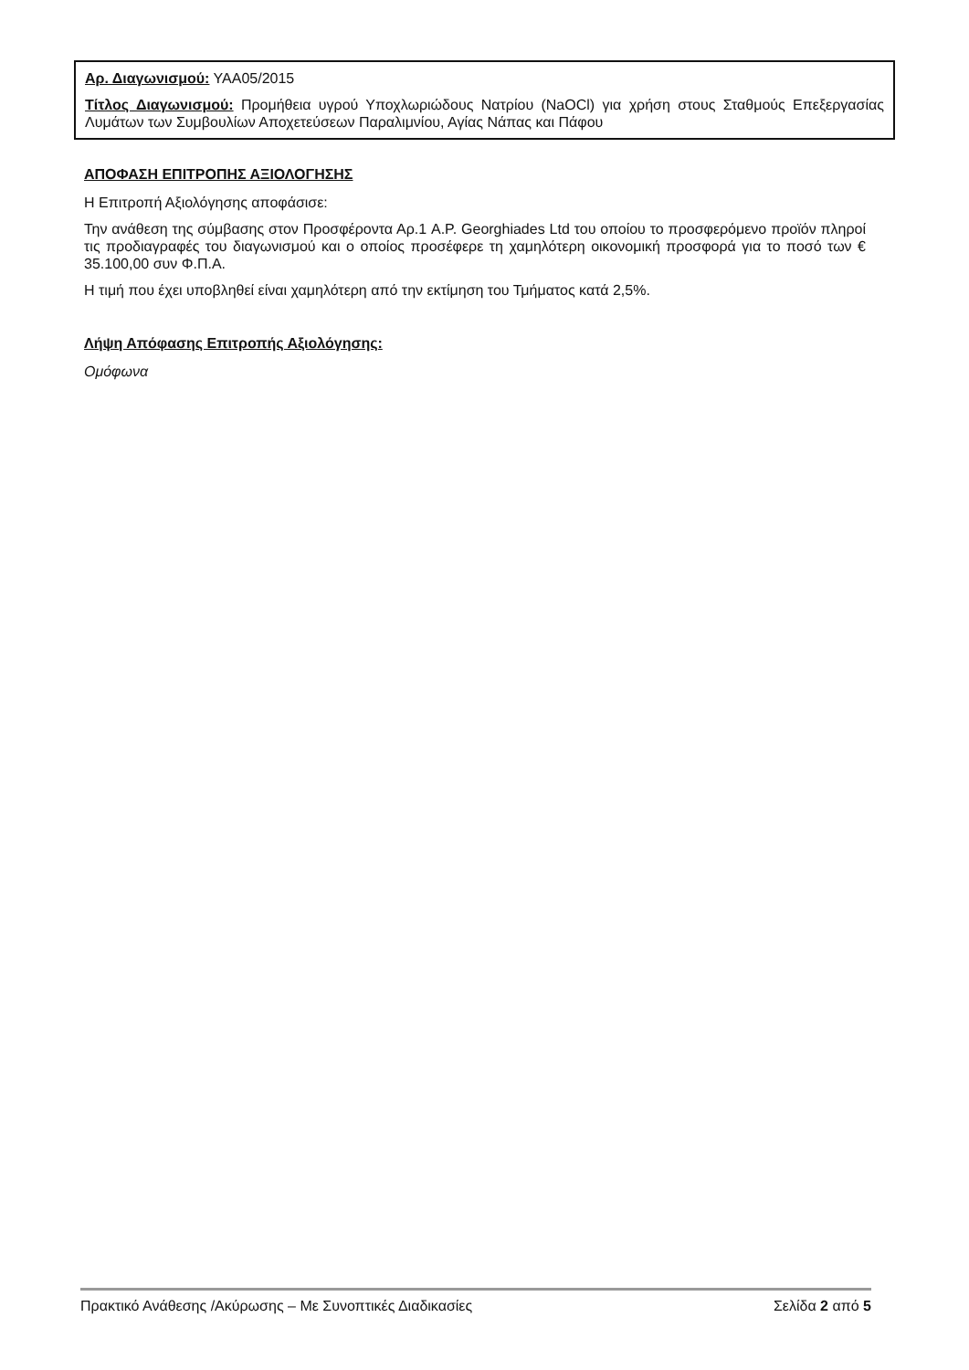Αρ. Διαγωνισμού: ΥΑΑ05/2015
Τίτλος Διαγωνισμού: Προμήθεια υγρού Υποχλωριώδους Νατρίου (NaOCl) για χρήση στους Σταθμούς Επεξεργασίας Λυμάτων των Συμβουλίων Αποχετεύσεων Παραλιμνίου, Αγίας Νάπας και Πάφου
ΑΠΟΦΑΣΗ ΕΠΙΤΡΟΠΗΣ ΑΞΙΟΛΟΓΗΣΗΣ
Η Επιτροπή Αξιολόγησης αποφάσισε:
Την ανάθεση της σύμβασης στον Προσφέροντα Αρ.1 A.P. Georghiades Ltd του οποίου το προσφερόμενο προϊόν πληροί τις προδιαγραφές του διαγωνισμού και ο οποίος προσέφερε τη χαμηλότερη οικονομική προσφορά για το ποσό των € 35.100,00 συν Φ.Π.Α.
Η τιμή που έχει υποβληθεί είναι χαμηλότερη από την εκτίμηση του Τμήματος κατά 2,5%.
Λήψη Απόφασης Επιτροπής Αξιολόγησης:
Ομόφωνα
Πρακτικό Ανάθεσης /Ακύρωσης – Με Συνοπτικές Διαδικασίες Σελίδα 2 από 5